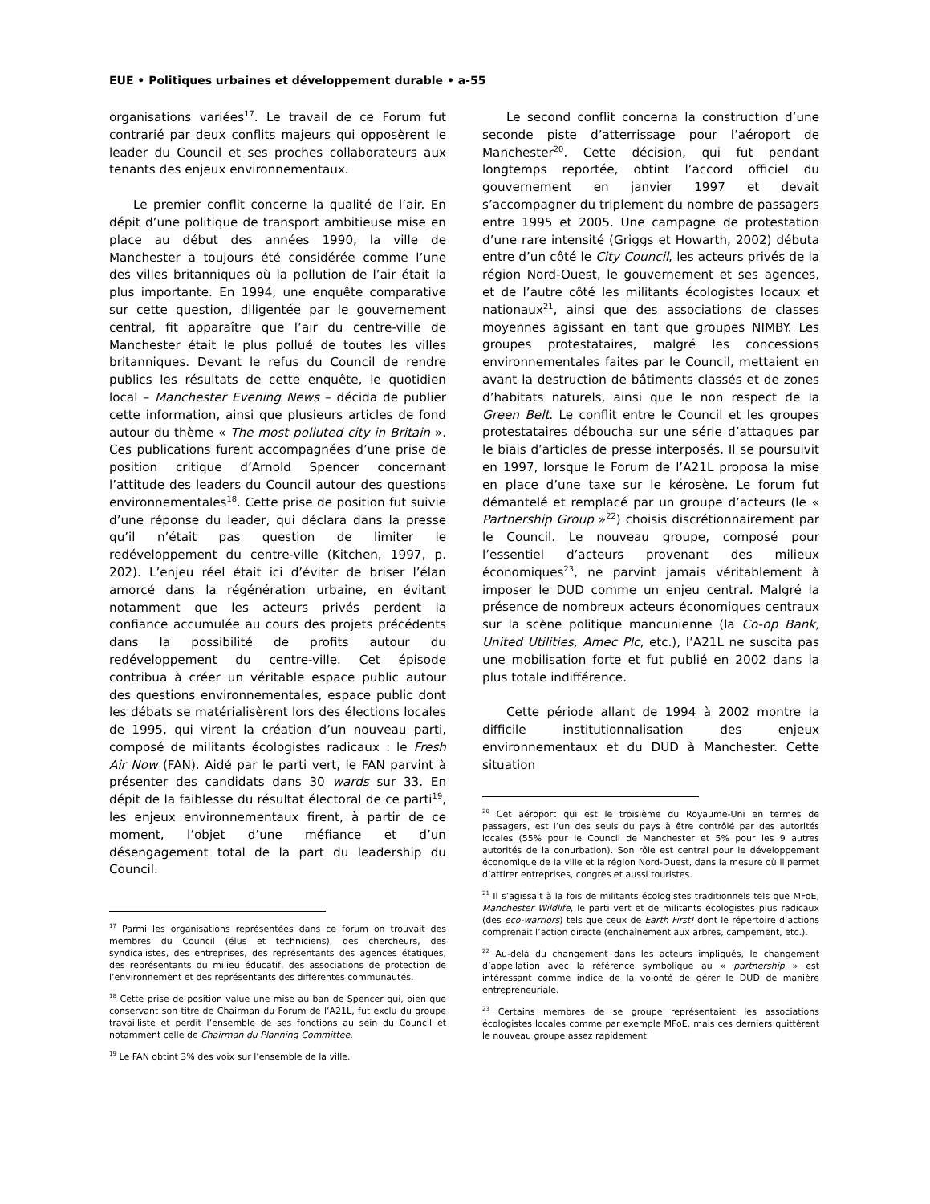EUE • Politiques urbaines et développement durable • a-55
organisations variées<sup>17</sup>. Le travail de ce Forum fut contrarié par deux conflits majeurs qui opposèrent le leader du Council et ses proches collaborateurs aux tenants des enjeux environnementaux.
Le premier conflit concerne la qualité de l’air. En dépit d’une politique de transport ambitieuse mise en place au début des années 1990, la ville de Manchester a toujours été considérée comme l’une des villes britanniques où la pollution de l’air était la plus importante. En 1994, une enquête comparative sur cette question, diligentée par le gouvernement central, fit apparaître que l’air du centre-ville de Manchester était le plus pollué de toutes les villes britanniques. Devant le refus du Council de rendre publics les résultats de cette enquête, le quotidien local – Manchester Evening News – décida de publier cette information, ainsi que plusieurs articles de fond autour du thème « The most polluted city in Britain ». Ces publications furent accompagnées d’une prise de position critique d’Arnold Spencer concernant l’attitude des leaders du Council autour des questions environnementales<sup>18</sup>. Cette prise de position fut suivie d’une réponse du leader, qui déclara dans la presse qu’il n’était pas question de limiter le redéveloppement du centre-ville (Kitchen, 1997, p. 202). L’enjeu réel était ici d’éviter de briser l’élan amorcé dans la régénération urbaine, en évitant notamment que les acteurs privés perdent la confiance accumulée au cours des projets précédents dans la possibilité de profits autour du redéveloppement du centre-ville. Cet épisode contribua à créer un véritable espace public autour des questions environnementales, espace public dont les débats se matérialisèrent lors des élections locales de 1995, qui virent la création d’un nouveau parti, composé de militants écologistes radicaux : le Fresh Air Now (FAN). Aidé par le parti vert, le FAN parvint à présenter des candidats dans 30 wards sur 33. En dépit de la faiblesse du résultat électoral de ce parti<sup>19</sup>, les enjeux environnementaux firent, à partir de ce moment, l’objet d’une méfiance et d’un désengagement total de la part du leadership du Council.
<sup>17</sup> Parmi les organisations représentées dans ce forum on trouvait des membres du Council (élus et techniciens), des chercheurs, des syndicalistes, des entreprises, des représentants des agences étatiques, des représentants du milieu éducatif, des associations de protection de l’environnement et des représentants des différentes communautés.
<sup>18</sup> Cette prise de position value une mise au ban de Spencer qui, bien que conservant son titre de Chairman du Forum de l’A21L, fut exclu du groupe travailliste et perdit l’ensemble de ses fonctions au sein du Council et notamment celle de Chairman du Planning Committee.
<sup>19</sup> Le FAN obtint 3% des voix sur l’ensemble de la ville.
Le second conflit concerna la construction d’une seconde piste d’atterrissage pour l’aéroport de Manchester<sup>20</sup>. Cette décision, qui fut pendant longtemps reportée, obtint l’accord officiel du gouvernement en janvier 1997 et devait s’accompagner du triplement du nombre de passagers entre 1995 et 2005. Une campagne de protestation d’une rare intensité (Griggs et Howarth, 2002) débuta entre d’un côté le City Council, les acteurs privés de la région Nord-Ouest, le gouvernement et ses agences, et de l’autre côté les militants écologistes locaux et nationaux<sup>21</sup>, ainsi que des associations de classes moyennes agissant en tant que groupes NIMBY. Les groupes protestataires, malgré les concessions environnementales faites par le Council, mettaient en avant la destruction de bâtiments classés et de zones d’habitats naturels, ainsi que le non respect de la Green Belt. Le conflit entre le Council et les groupes protestataires déboucha sur une série d’attaques par le biais d’articles de presse interposés. Il se poursuivit en 1997, lorsque le Forum de l’A21L proposa la mise en place d’une taxe sur le kérosène. Le forum fut démantelé et remplacé par un groupe d’acteurs (le « Partnership Group »<sup>22</sup>) choisis discrétionnairement par le Council. Le nouveau groupe, composé pour l’essentiel d’acteurs provenant des milieux économiques<sup>23</sup>, ne parvint jamais véritablement à imposer le DUD comme un enjeu central. Malgré la présence de nombreux acteurs économiques centraux sur la scène politique mancunienne (la Co-op Bank, United Utilities, Amec Plc, etc.), l’A21L ne suscita pas une mobilisation forte et fut publié en 2002 dans la plus totale indifférence.
Cette période allant de 1994 à 2002 montre la difficile institutionnalisation des enjeux environnementaux et du DUD à Manchester. Cette situation
<sup>20</sup> Cet aéroport qui est le troisième du Royaume-Uni en termes de passagers, est l’un des seuls du pays à être contrôlé par des autorités locales (55% pour le Council de Manchester et 5% pour les 9 autres autorités de la conurbation). Son rôle est central pour le développement économique de la ville et la région Nord-Ouest, dans la mesure où il permet d’attirer entreprises, congrès et aussi touristes.
<sup>21</sup> Il s’agissait à la fois de militants écologistes traditionnels tels que MFoE, Manchester Wildlife, le parti vert et de militants écologistes plus radicaux (des eco-warriors) tels que ceux de Earth First! dont le répertoire d’actions comprenait l’action directe (enchaînement aux arbres, campement, etc.).
<sup>22</sup> Au-delà du changement dans les acteurs impliqués, le changement d’appellation avec la référence symbolique au « partnership » est intéressant comme indice de la volonté de gérer le DUD de manière entrepreneuriale.
<sup>23</sup> Certains membres de se groupe représentaient les associations écologistes locales comme par exemple MFoE, mais ces derniers quittèrent le nouveau groupe assez rapidement.